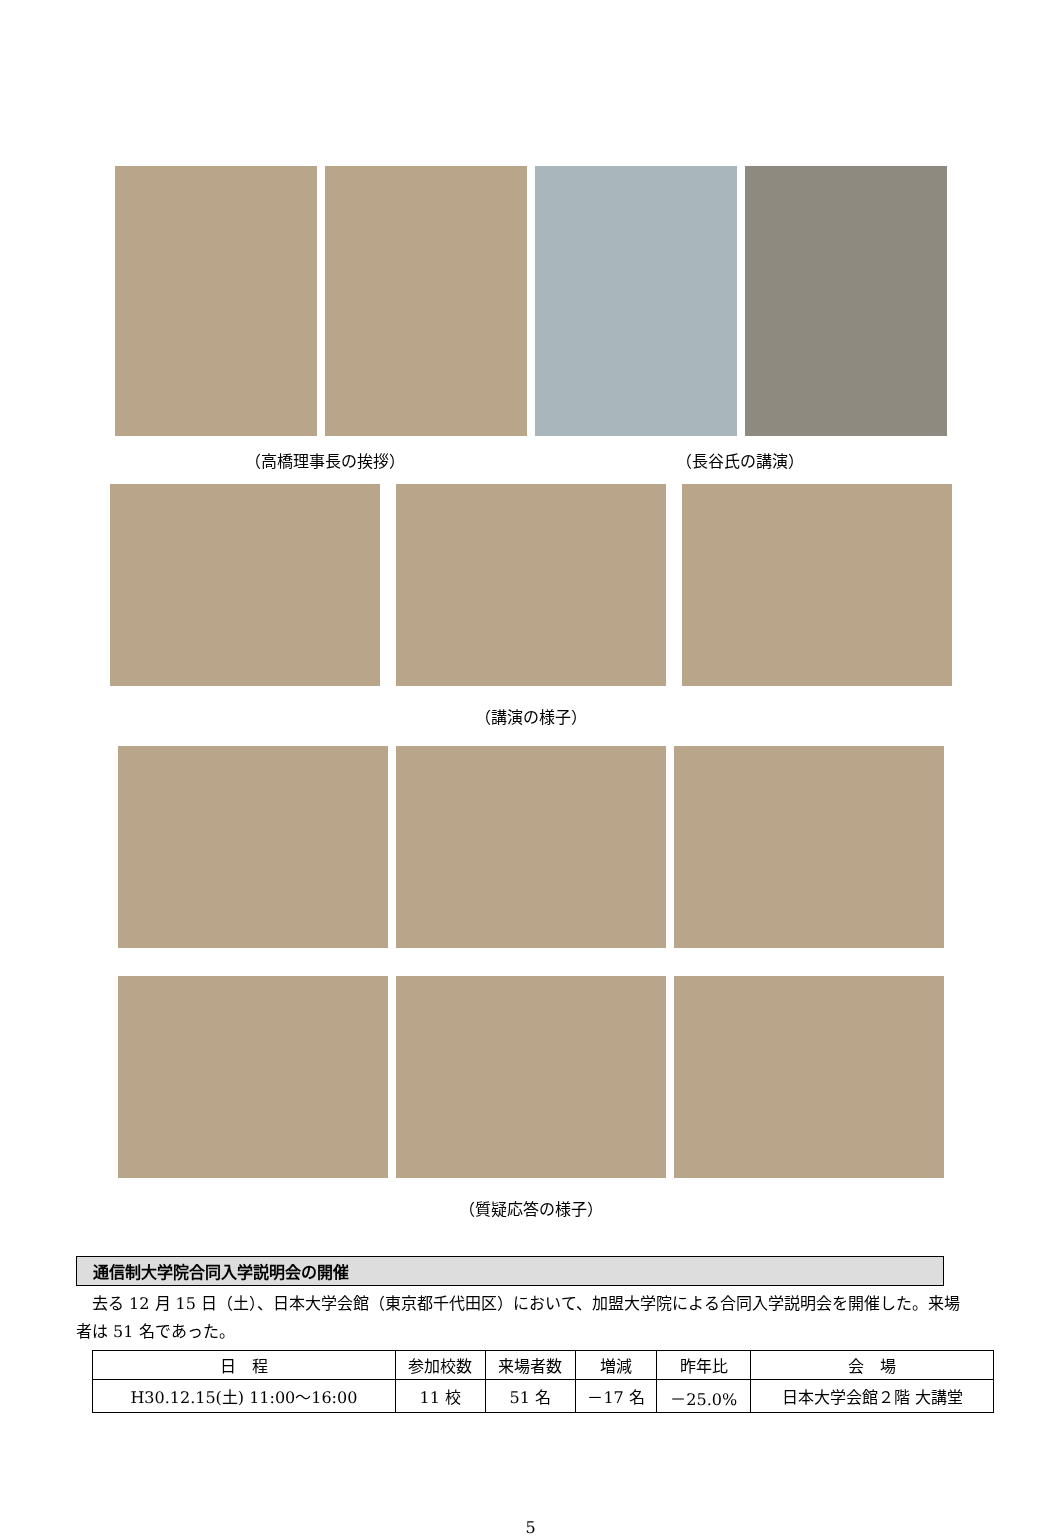（高橋理事長の挨拶） （長谷氏の講演）
（講演の様子）
（質疑応答の様子）
通信制大学院合同入学説明会の開催
　去る 12 月 15 日（土）、日本大学会館（東京都千代田区）において、加盟大学院による合同入学説明会を開催した。来場者は 51 名であった。
| 日 程 | 参加校数 | 来場者数 | 増減 | 昨年比 | 会 場 |
| --- | --- | --- | --- | --- | --- |
| H30.12.15(土) 11:00～16:00 | 11 校 | 51 名 | －17 名 | －25.0% | 日本大学会館２階 大講堂 |
5